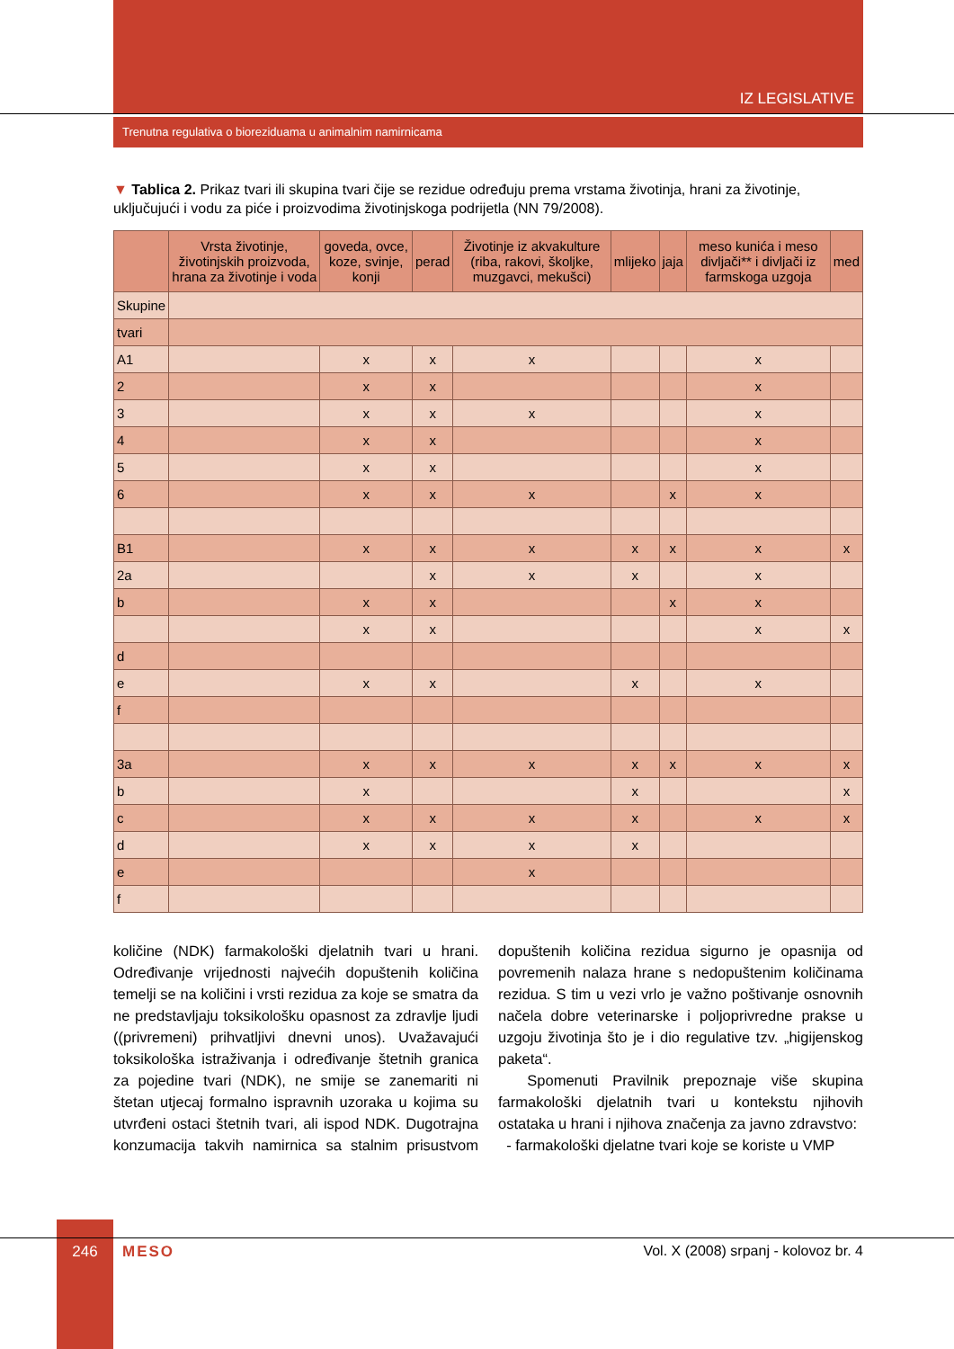IZ LEGISLATIVE
Trenutna regulativa o biorezidua­ma u animalnim namirnicama
▼ Tablica 2. Prikaz tvari ili skupina tvari čije se rezidue određuju prema vrstama životinja, hrani za životinje, uključujući i vodu za piće i proizvodima životinjskoga podrijetla (NN 79/2008).
| | Vrsta životinje, životinjskih proizvoda, hrana za životinje i voda | goveda, ovce, koze, svinje, konji | perad | Životinje iz akvakulture (riba, rakovi, školjke, muzgavci, mekušci) | mlijeko | jaja | meso kunića i meso divljači** i divljači iz farmskoga uzgoja | med |
| --- | --- | --- | --- | --- | --- | --- | --- | --- |
| Skupine | | | | | | | | |
| tvari | | | | | | | | |
| A1 | | x | x | x | | | x | |
| 2 | | x | x | | | | x | |
| 3 | | x | x | x | | | x | |
| 4 | | x | x | | | | x | |
| 5 | | x | x | | | | x | |
| 6 | | x | x | x | | x | x | |
| B1 | | x | x | x | x | x | x | x |
| 2a | | | x | x | x | | x | |
| b | | x | x | | | x | x | |
| | | x | x | | | | x | x |
| d | | | | | | | | |
| e | | x | x | | x | | x | |
| f | | | | | | | | |
| 3a | | x | x | x | x | x | x | x |
| b | | x | | | x | | | x |
| c | | x | x | x | x | | x | x |
| d | | x | x | x | x | | | |
| e | | | | x | | | | |
| f | | | | | | | | |
količine (NDK) farmakološki djelatnih tvari u hrani. Određivanje vrijednosti najvećih dopuštenih količina temelji se na količini i vrsti rezidua za koje se smatra da ne predstavljaju toksikološku opasnost za zdravlje ljudi ((privremeni) prihvatljivi dnevni unos). Uvažavajući toksikološka istraživanja i određivanje štetnih granica za pojedine tvari (NDK), ne smije se zanemariti ni štetan utjecaj formalno ispravnih uzoraka u kojima su utvrđeni ostaci štetnih tvari, ali ispod NDK. Dugotrajna konzumacija takvih namirnica sa stalnim prisustvom dopuštenih količina rezidua sigurno je opasnija od povremenih nalaza hrane s nedopuštenim količinama rezidua. S tim u vezi vrlo je važno poštivanje osnovnih načela dobre veterinarske i poljoprivredne prakse u uzgoju životinja što je i dio regulative tzv. „higijenskog paketa“.
Spomenuti Pravilnik prepoznaje više skupina farmakološki djelatnih tvari u kontekstu njihovih ostataka u hrani i njihova značenja za javno zdravstvo:
- farmakološki djelatne tvari koje se koriste u VMP
246 MESO
Vol. X (2008) srpanj - kolovoz br. 4